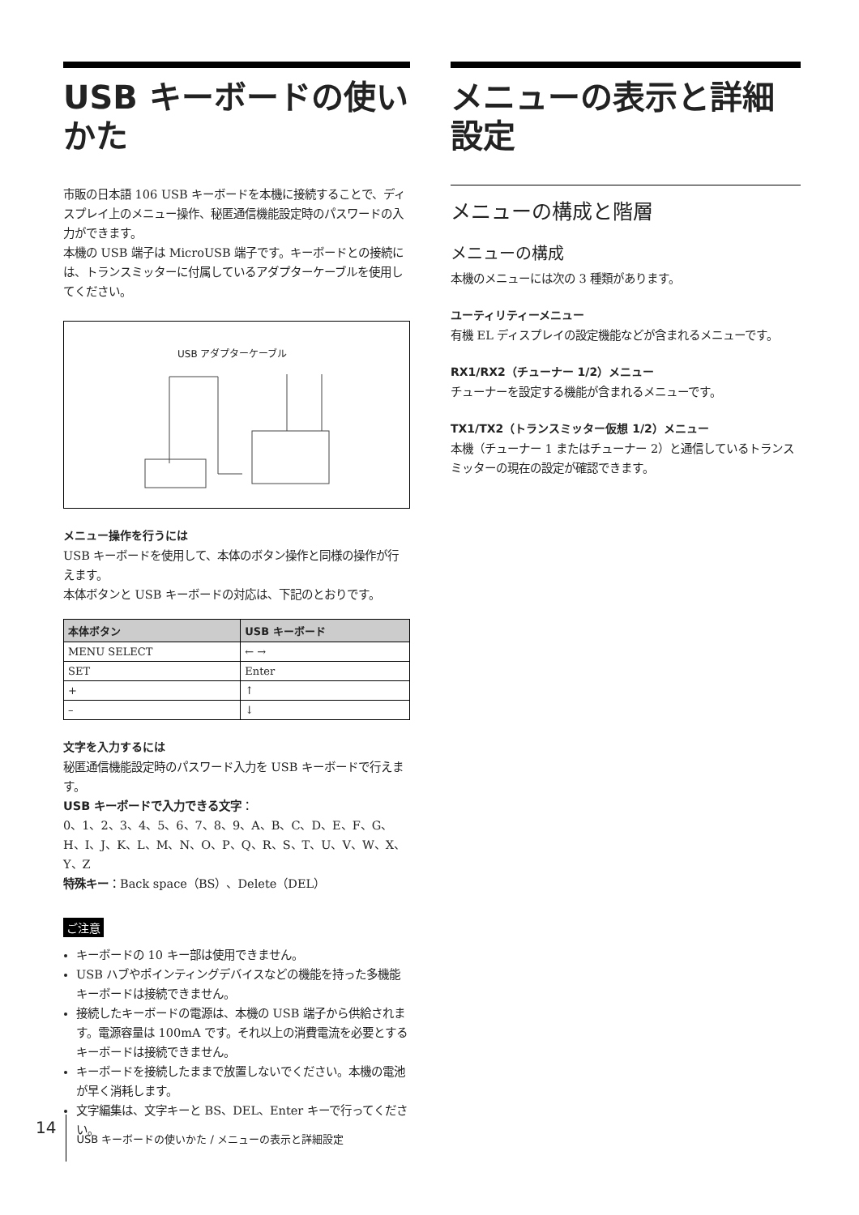USB キーボードの使いかた
市販の日本語 106 USB キーボードを本機に接続することで、ディスプレイ上のメニュー操作、秘匿通信機能設定時のパスワードの入力ができます。
本機の USB 端子は MicroUSB 端子です。キーボードとの接続には、トランスミッターに付属しているアダプターケーブルを使用してください。
USB アダプターケーブル
メニュー操作を行うには
USB キーボードを使用して、本体のボタン操作と同様の操作が行えます。
本体ボタンと USB キーボードの対応は、下記のとおりです。
| 本体ボタン | USB キーボード |
| --- | --- |
| MENU SELECT | ← → |
| SET | Enter |
| + | ↑ |
| – | ↓ |
文字を入力するには
秘匿通信機能設定時のパスワード入力を USB キーボードで行えます。
USB キーボードで入力できる文字：
0、1、2、3、4、5、6、7、8、9、A、B、C、D、E、F、G、H、I、J、K、L、M、N、O、P、Q、R、S、T、U、V、W、X、Y、Z
特殊キー：Back space（BS）、Delete（DEL）
ご注意
キーボードの 10 キー部は使用できません。
USB ハブやポインティングデバイスなどの機能を持った多機能キーボードは接続できません。
接続したキーボードの電源は、本機の USB 端子から供給されます。電源容量は 100mA です。それ以上の消費電流を必要とするキーボードは接続できません。
キーボードを接続したままで放置しないでください。本機の電池が早く消耗します。
文字編集は、文字キーと BS、DEL、Enter キーで行ってください。
メニューの表示と詳細設定
メニューの構成と階層
メニューの構成
本機のメニューには次の 3 種類があります。
ユーティリティーメニュー
有機 EL ディスプレイの設定機能などが含まれるメニューです。
RX1/RX2（チューナー 1/2）メニュー
チューナーを設定する機能が含まれるメニューです。
TX1/TX2（トランスミッター仮想 1/2）メニュー
本機（チューナー 1 またはチューナー 2）と通信しているトランスミッターの現在の設定が確認できます。
14 USB キーボードの使いかた / メニューの表示と詳細設定